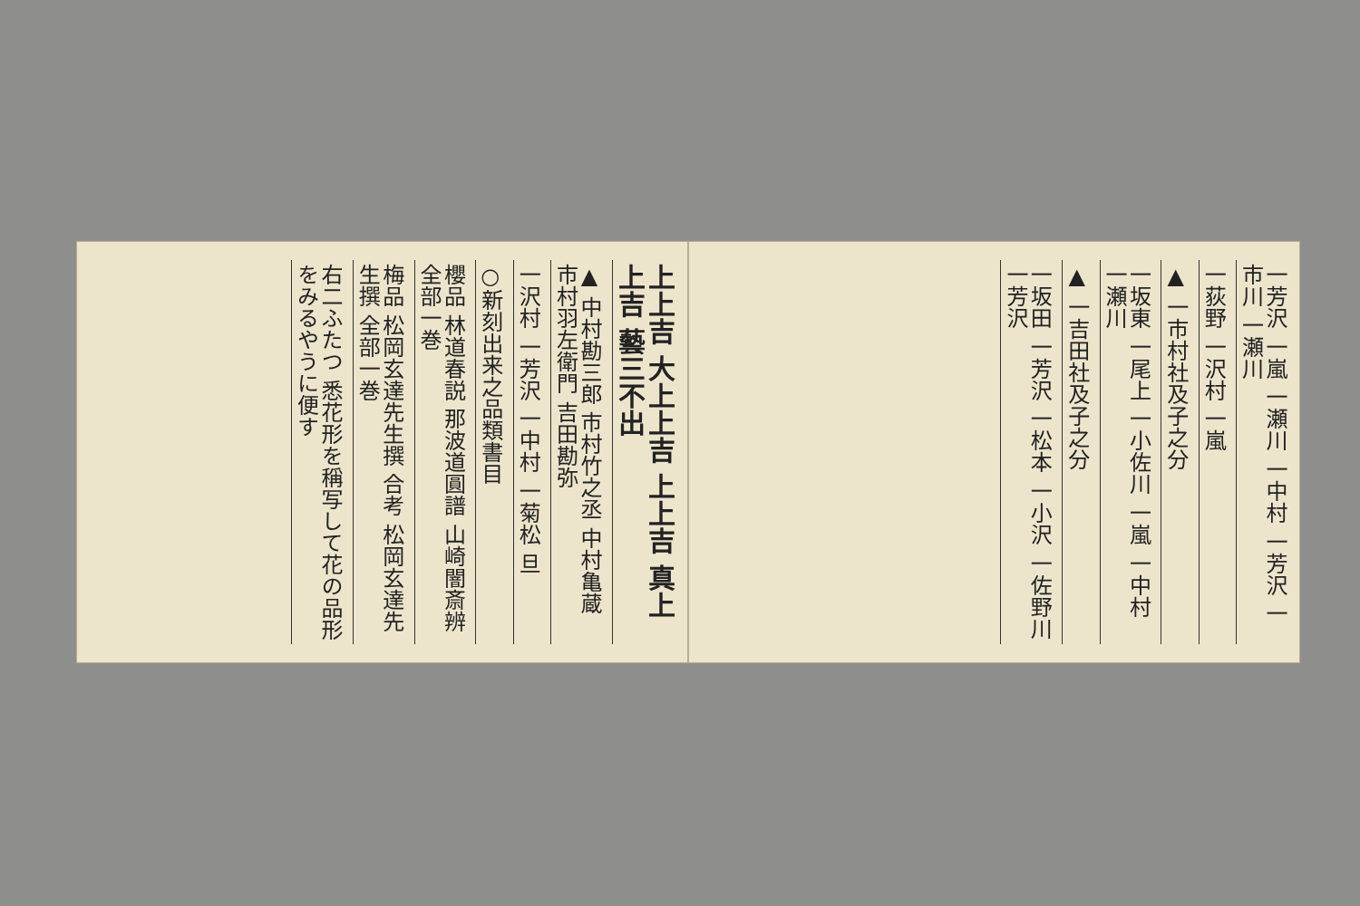上上吉 大上上吉 上上吉 真上上吉 藝三不出
▲ 中村勘三郎 市村竹之丞 中村亀蔵 市村羽左衛門 吉田勘弥
一沢村 一芳沢 一中村 一菊松 旦
○新刻出来之品類書目
櫻品 林道春説 那波道圓譜 山崎闇斎辨 全部一巻
梅品 松岡玄達先生撰 合考 松岡玄達先生撰 全部一巻
右二ふたつ 悉花形を稱写して花の品形をみるやうに便す
一芳沢 一嵐 一瀬川 一中村 一芳沢 一市川 一瀬川
一荻野 一沢村 一嵐
▲ 一市村社及子之分
一坂東 一尾上 一小佐川 一嵐 一中村 一瀬川
▲ 一吉田社及子之分
一坂田 一芳沢 一松本 一小沢 一佐野川 一芳沢